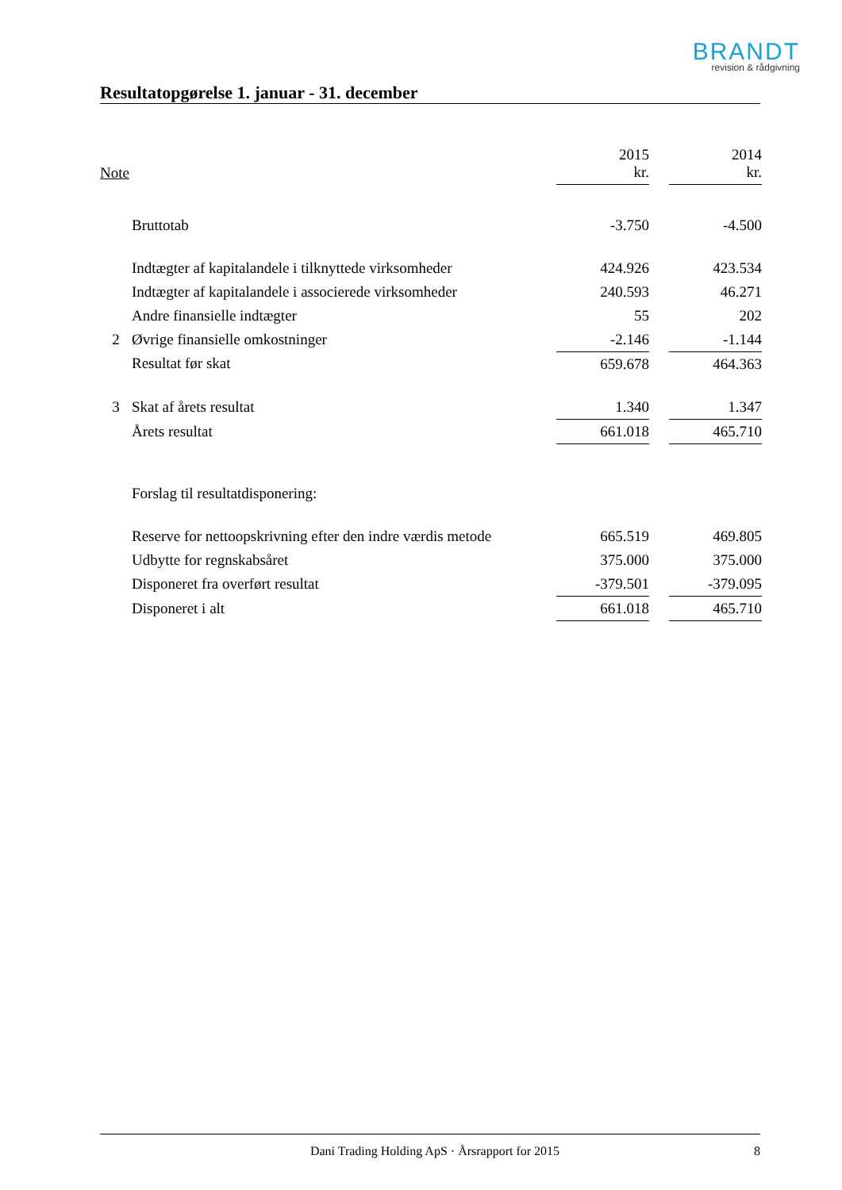BRANDT
revision & rådgivning
Resultatopgørelse 1. januar - 31. december
| Note | | 2015 kr. | | 2014 kr. |
| --- | --- | --- | --- | --- |
| | Bruttotab | -3.750 | | -4.500 |
| | Indtægter af kapitalandele i tilknyttede virksomheder | 424.926 | | 423.534 |
| | Indtægter af kapitalandele i associerede virksomheder | 240.593 | | 46.271 |
| | Andre finansielle indtægter | 55 | | 202 |
| 2 | Øvrige finansielle omkostninger | -2.146 | | -1.144 |
| | Resultat før skat | 659.678 | | 464.363 |
| 3 | Skat af årets resultat | 1.340 | | 1.347 |
| | Årets resultat | 661.018 | | 465.710 |
| | Forslag til resultatdisponering: | | | |
| | Reserve for nettoopskrivning efter den indre værdis metode | 665.519 | | 469.805 |
| | Udbytte for regnskabsåret | 375.000 | | 375.000 |
| | Disponeret fra overført resultat | -379.501 | | -379.095 |
| | Disponeret i alt | 661.018 | | 465.710 |
Dani Trading Holding ApS · Årsrapport for 2015 8